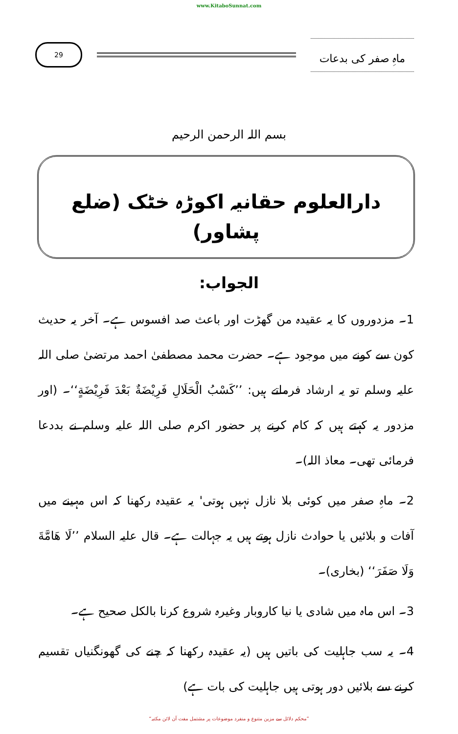www.KitaboSunnat.com
29
ماہِ صفر کی بدعات
بسم اللہ الرحمن الرحیم
دارالعلوم حقانیہ اکوڑہ خٹک (ضلع پشاور)
الجواب:
1۔ مزدوروں کا یہ عقیدہ من گھڑت اور باعث صد افسوس ہے۔ آخر یہ حدیث کون سے کونے میں موجود ہے۔ حضرت محمد مصطفیٰ احمد مرتضیٰ صلی اللہ علیہ وسلم تو یہ ارشاد فرماتے ہیں: ’’كَسْبُ الْحَلَالِ فَرِيْضَةٌ بَعْدَ فَرِيْضَةٍ‘‘۔ (اور مزدور یہ کہتے ہیں کہ کام کرنے پر حضور اکرم صلی اللہ علیہ وسلم نے بددعا فرمائی تھی۔ معاذ اللہ)۔
2۔ ماہِ صفر میں کوئی بلا نازل نہیں ہوتی' یہ عقیدہ رکھنا کہ اس مہینے میں آفات و بلائیں یا حوادث نازل ہوتے ہیں یہ جہالت ہے۔ قال علیہ السلام ’’لَا هَامَّةَ وَلَا صَفَرَ‘‘ (بخاری)۔
3۔ اس ماہ میں شادی یا نیا کاروبار وغیرہ شروع کرنا بالکل صحیح ہے۔
4۔ یہ سب جاہلیت کی باتیں ہیں (یہ عقیدہ رکھنا کہ چنے کی گھونگنیاں تقسیم کرنے سے بلائیں دور ہوتی ہیں جاہلیت کی بات ہے)
”محکم دلائل سے مزین متنوع و منفرد موضوعات پر مشتمل مفت آن لائن مکتبہ“